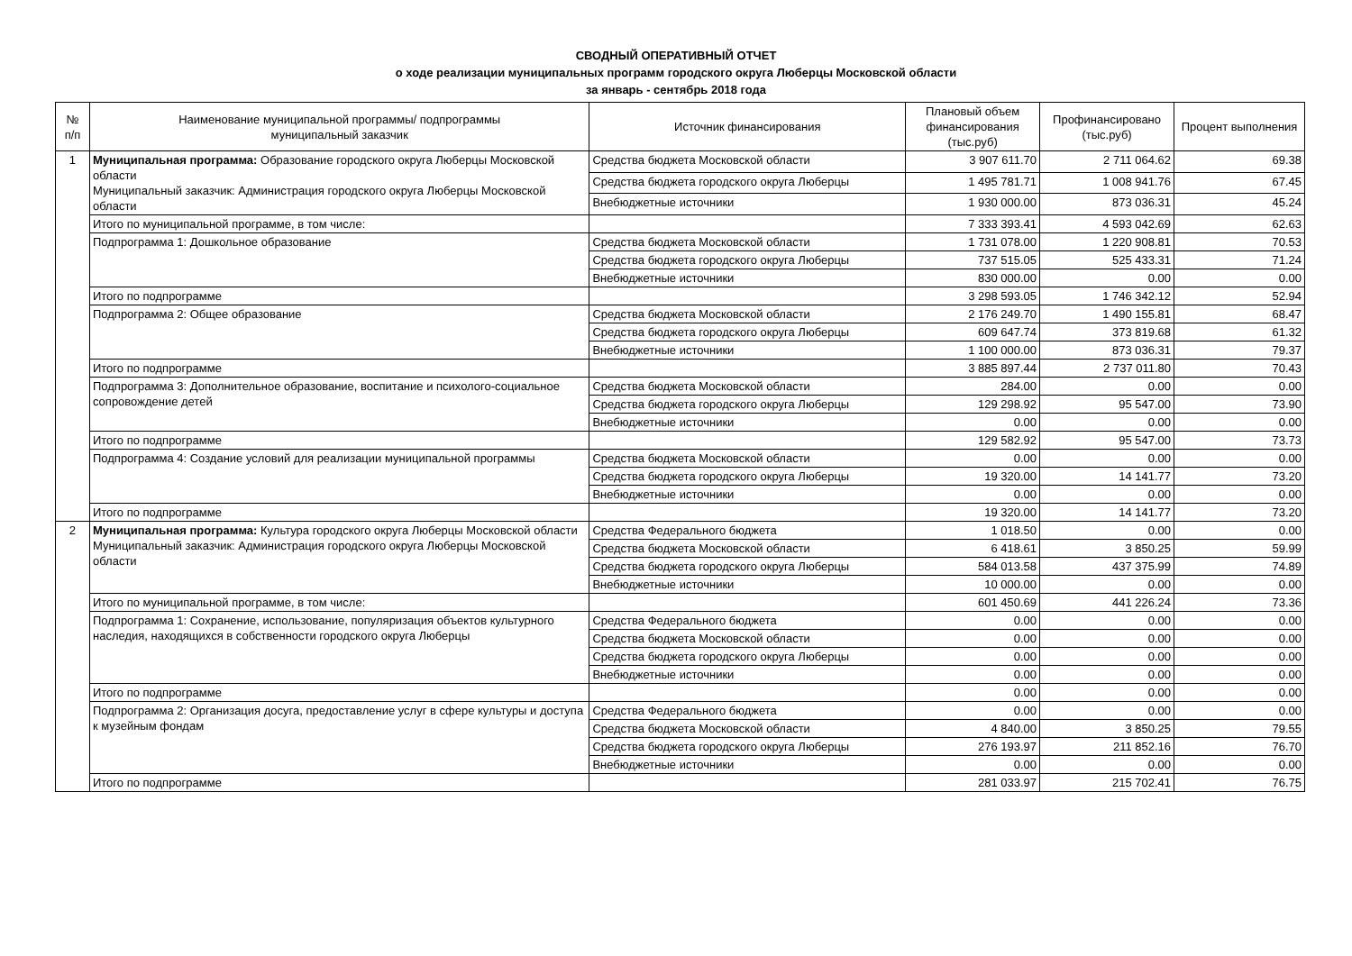СВОДНЫЙ ОПЕРАТИВНЫЙ ОТЧЕТ
о ходе реализации муниципальных программ городского округа Люберцы Московской области
за январь - сентябрь 2018 года
| № п/п | Наименование муниципальной программы/ подпрограммы муниципальный заказчик | Источник финансирования | Плановый объем финансирования (тыс.руб) | Профинансировано (тыс.руб) | Процент выполнения |
| --- | --- | --- | --- | --- | --- |
| 1 | Муниципальная программа: Образование городского округа Люберцы Московской области Муниципальный заказчик: Администрация городского округа Люберцы Московской области | Средства бюджета Московской области | 3 907 611.70 | 2 711 064.62 | 69.38 |
| | | Средства бюджета городского округа Люберцы | 1 495 781.71 | 1 008 941.76 | 67.45 |
| | | Внебюджетные источники | 1 930 000.00 | 873 036.31 | 45.24 |
| | Итого по муниципальной программе, в том числе: | | 7 333 393.41 | 4 593 042.69 | 62.63 |
| | Подпрограмма 1: Дошкольное образование | Средства бюджета Московской области | 1 731 078.00 | 1 220 908.81 | 70.53 |
| | | Средства бюджета городского округа Люберцы | 737 515.05 | 525 433.31 | 71.24 |
| | | Внебюджетные источники | 830 000.00 | 0.00 | 0.00 |
| | Итого по подпрограмме | | 3 298 593.05 | 1 746 342.12 | 52.94 |
| | Подпрограмма 2: Общее образование | Средства бюджета Московской области | 2 176 249.70 | 1 490 155.81 | 68.47 |
| | | Средства бюджета городского округа Люберцы | 609 647.74 | 373 819.68 | 61.32 |
| | | Внебюджетные источники | 1 100 000.00 | 873 036.31 | 79.37 |
| | Итого по подпрограмме | | 3 885 897.44 | 2 737 011.80 | 70.43 |
| | Подпрограмма 3: Дополнительное образование, воспитание и психолого-социальное сопровождение детей | Средства бюджета Московской области | 284.00 | 0.00 | 0.00 |
| | | Средства бюджета городского округа Люберцы | 129 298.92 | 95 547.00 | 73.90 |
| | | Внебюджетные источники | 0.00 | 0.00 | 0.00 |
| | Итого по подпрограмме | | 129 582.92 | 95 547.00 | 73.73 |
| | Подпрограмма 4: Создание условий для реализации муниципальной программы | Средства бюджета Московской области | 0.00 | 0.00 | 0.00 |
| | | Средства бюджета городского округа Люберцы | 19 320.00 | 14 141.77 | 73.20 |
| | | Внебюджетные источники | 0.00 | 0.00 | 0.00 |
| | Итого по подпрограмме | | 19 320.00 | 14 141.77 | 73.20 |
| 2 | Муниципальная программа: Культура городского округа Люберцы Московской области Муниципальный заказчик: Администрация городского округа Люберцы Московской области | Средства Федерального бюджета | 1 018.50 | 0.00 | 0.00 |
| | | Средства бюджета Московской области | 6 418.61 | 3 850.25 | 59.99 |
| | | Средства бюджета городского округа Люберцы | 584 013.58 | 437 375.99 | 74.89 |
| | | Внебюджетные источники | 10 000.00 | 0.00 | 0.00 |
| | Итого по муниципальной программе, в том числе: | | 601 450.69 | 441 226.24 | 73.36 |
| | Подпрограмма 1: Сохранение, использование, популяризация объектов культурного наследия, находящихся в собственности городского округа Люберцы | Средства Федерального бюджета | 0.00 | 0.00 | 0.00 |
| | | Средства бюджета Московской области | 0.00 | 0.00 | 0.00 |
| | | Средства бюджета городского округа Люберцы | 0.00 | 0.00 | 0.00 |
| | | Внебюджетные источники | 0.00 | 0.00 | 0.00 |
| | Итого по подпрограмме | | 0.00 | 0.00 | 0.00 |
| | Подпрограмма 2: Организация досуга, предоставление услуг в сфере культуры и доступа к музейным фондам | Средства Федерального бюджета | 0.00 | 0.00 | 0.00 |
| | | Средства бюджета Московской области | 4 840.00 | 3 850.25 | 79.55 |
| | | Средства бюджета городского округа Люберцы | 276 193.97 | 211 852.16 | 76.70 |
| | | Внебюджетные источники | 0.00 | 0.00 | 0.00 |
| | Итого по подпрограмме | | 281 033.97 | 215 702.41 | 76.75 |